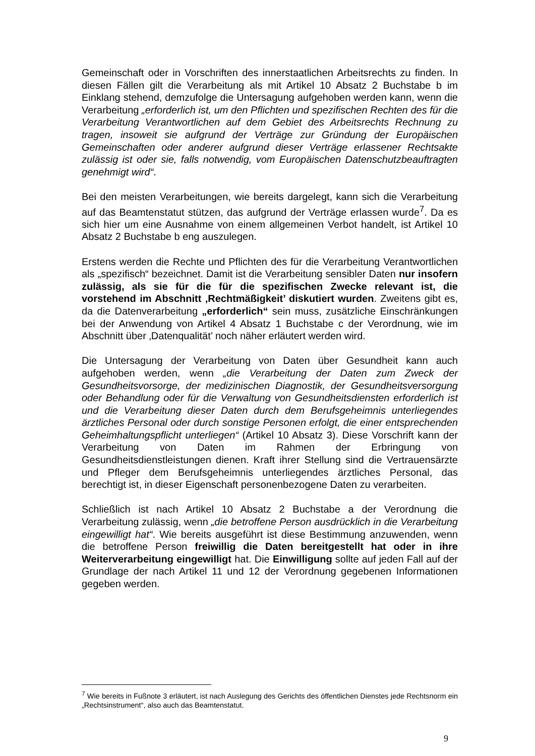Gemeinschaft oder in Vorschriften des innerstaatlichen Arbeitsrechts zu finden. In diesen Fällen gilt die Verarbeitung als mit Artikel 10 Absatz 2 Buchstabe b im Einklang stehend, demzufolge die Untersagung aufgehoben werden kann, wenn die Verarbeitung „erforderlich ist, um den Pflichten und spezifischen Rechten des für die Verarbeitung Verantwortlichen auf dem Gebiet des Arbeitsrechts Rechnung zu tragen, insoweit sie aufgrund der Verträge zur Gründung der Europäischen Gemeinschaften oder anderer aufgrund dieser Verträge erlassener Rechtsakte zulässig ist oder sie, falls notwendig, vom Europäischen Datenschutzbeauftragten genehmigt wird“.
Bei den meisten Verarbeitungen, wie bereits dargelegt, kann sich die Verarbeitung auf das Beamtenstatut stützen, das aufgrund der Verträge erlassen wurde<sup>7</sup>. Da es sich hier um eine Ausnahme von einem allgemeinen Verbot handelt, ist Artikel 10 Absatz 2 Buchstabe b eng auszulegen.
Erstens werden die Rechte und Pflichten des für die Verarbeitung Verantwortlichen als „spezifisch“ bezeichnet. Damit ist die Verarbeitung sensibler Daten nur insofern zulässig, als sie für die für die spezifischen Zwecke relevant ist, die vorstehend im Abschnitt ‚Rechtmäßigkeit’ diskutiert wurden. Zweitens gibt es, da die Datenverarbeitung „erforderlich“ sein muss, zusätzliche Einschränkungen bei der Anwendung von Artikel 4 Absatz 1 Buchstabe c der Verordnung, wie im Abschnitt über ‚Datenqualität’ noch näher erläutert werden wird.
Die Untersagung der Verarbeitung von Daten über Gesundheit kann auch aufgehoben werden, wenn „die Verarbeitung der Daten zum Zweck der Gesundheitsvorsorge, der medizinischen Diagnostik, der Gesundheitsversorgung oder Behandlung oder für die Verwaltung von Gesundheitsdiensten erforderlich ist und die Verarbeitung dieser Daten durch dem Berufsgeheimnis unterliegendes ärztliches Personal oder durch sonstige Personen erfolgt, die einer entsprechenden Geheimhaltungspflicht unterliegen“ (Artikel 10 Absatz 3). Diese Vorschrift kann der Verarbeitung von Daten im Rahmen der Erbringung von Gesundheitsdienstleistungen dienen. Kraft ihrer Stellung sind die Vertrauensärzte und Pfleger dem Berufsgeheimnis unterliegendes ärztliches Personal, das berechtigt ist, in dieser Eigenschaft personenbezogene Daten zu verarbeiten.
Schließlich ist nach Artikel 10 Absatz 2 Buchstabe a der Verordnung die Verarbeitung zulässig, wenn „die betroffene Person ausdrücklich in die Verarbeitung eingewilligt hat“. Wie bereits ausgeführt ist diese Bestimmung anzuwenden, wenn die betroffene Person freiwillig die Daten bereitgestellt hat oder in ihre Weiterverarbeitung eingewilligt hat. Die Einwilligung sollte auf jeden Fall auf der Grundlage der nach Artikel 11 und 12 der Verordnung gegebenen Informationen gegeben werden.
<sup>7</sup> Wie bereits in Fußnote 3 erläutert, ist nach Auslegung des Gerichts des öffentlichen Dienstes jede Rechtsnorm ein „Rechtsinstrument“, also auch das Beamtenstatut.
9